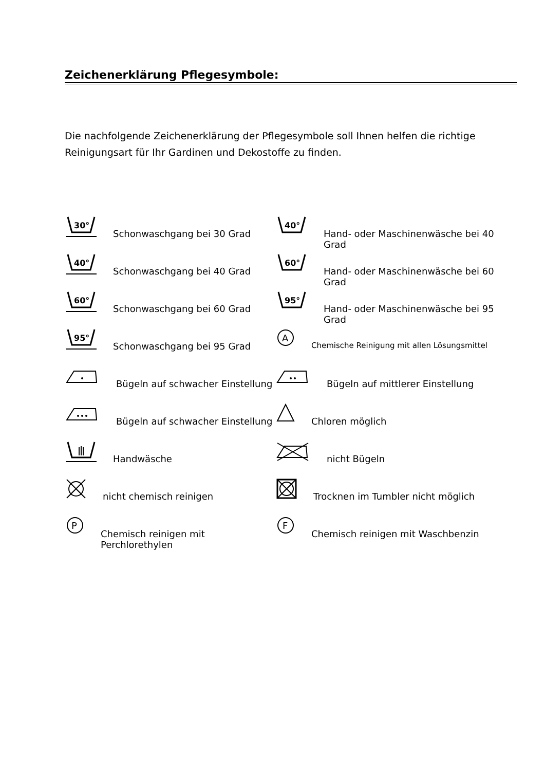Zeichenerklärung Pflegesymbole:
Die nachfolgende Zeichenerklärung der Pflegesymbole soll Ihnen helfen die richtige Reinigungsart für Ihr Gardinen und Dekostoffe zu finden.
30°
Schonwaschgang bei 30 Grad
40°
Hand- oder Maschinenwäsche bei 40 Grad
40°
Schonwaschgang bei 40 Grad
60°
Hand- oder Maschinenwäsche bei 60 Grad
60°
Schonwaschgang bei 60 Grad
95°
Hand- oder Maschinenwäsche bei 95 Grad
95°
Schonwaschgang bei 95 Grad
A
Chemische Reinigung mit allen Lösungsmittel
Bügeln auf schwacher Einstellung
Bügeln auf mittlerer Einstellung
Bügeln auf schwacher Einstellung
Chloren möglich
Handwäsche
nicht Bügeln
nicht chemisch reinigen
Trocknen im Tumbler nicht möglich
P
Chemisch reinigen mit Perchlorethylen
F
Chemisch reinigen mit Waschbenzin